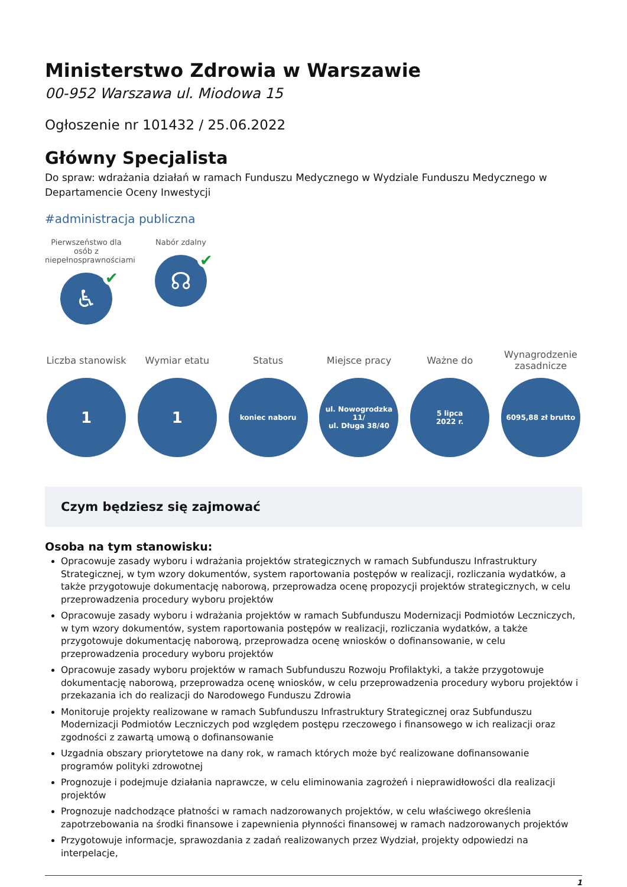Ministerstwo Zdrowia w Warszawie
00-952 Warszawa ul. Miodowa 15
Ogłoszenie nr 101432 / 25.06.2022
Główny Specjalista
Do spraw: wdrażania działań w ramach Funduszu Medycznego w Wydziale Funduszu Medycznego w Departamencie Oceny Inwestycji
#administracja publiczna
Pierwszeństwo dla osób z niepełnosprawnościami
♿ ✔
Nabór zdalny
☊ ✔
Liczba stanowisk
1
Wymiar etatu
1
Status
koniec naboru
Miejsce pracy
ul. Nowogrodzka 11/
ul. Długa 38/40
Ważne do
5 lipca
2022 r.
Wynagrodzenie zasadnicze
6095,88 zł brutto
Czym będziesz się zajmować
Osoba na tym stanowisku:
Opracowuje zasady wyboru i wdrażania projektów strategicznych w ramach Subfunduszu Infrastruktury Strategicznej, w tym wzory dokumentów, system raportowania postępów w realizacji, rozliczania wydatków, a także przygotowuje dokumentację naborową, przeprowadza ocenę propozycji projektów strategicznych, w celu przeprowadzenia procedury wyboru projektów
Opracowuje zasady wyboru i wdrażania projektów w ramach Subfunduszu Modernizacji Podmiotów Leczniczych, w tym wzory dokumentów, system raportowania postępów w realizacji, rozliczania wydatków, a także przygotowuje dokumentację naborową, przeprowadza ocenę wniosków o dofinansowanie, w celu przeprowadzenia procedury wyboru projektów
Opracowuje zasady wyboru projektów w ramach Subfunduszu Rozwoju Profilaktyki, a także przygotowuje dokumentację naborową, przeprowadza ocenę wniosków, w celu przeprowadzenia procedury wyboru projektów i przekazania ich do realizacji do Narodowego Funduszu Zdrowia
Monitoruje projekty realizowane w ramach Subfunduszu Infrastruktury Strategicznej oraz Subfunduszu Modernizacji Podmiotów Leczniczych pod względem postępu rzeczowego i finansowego w ich realizacji oraz zgodności z zawartą umową o dofinansowanie
Uzgadnia obszary priorytetowe na dany rok, w ramach których może być realizowane dofinansowanie programów polityki zdrowotnej
Prognozuje i podejmuje działania naprawcze, w celu eliminowania zagrożeń i nieprawidłowości dla realizacji projektów
Prognozuje nadchodzące płatności w ramach nadzorowanych projektów, w celu właściwego określenia zapotrzebowania na środki finansowe i zapewnienia płynności finansowej w ramach nadzorowanych projektów
Przygotowuje informacje, sprawozdania z zadań realizowanych przez Wydział, projekty odpowiedzi na interpelacje,
1